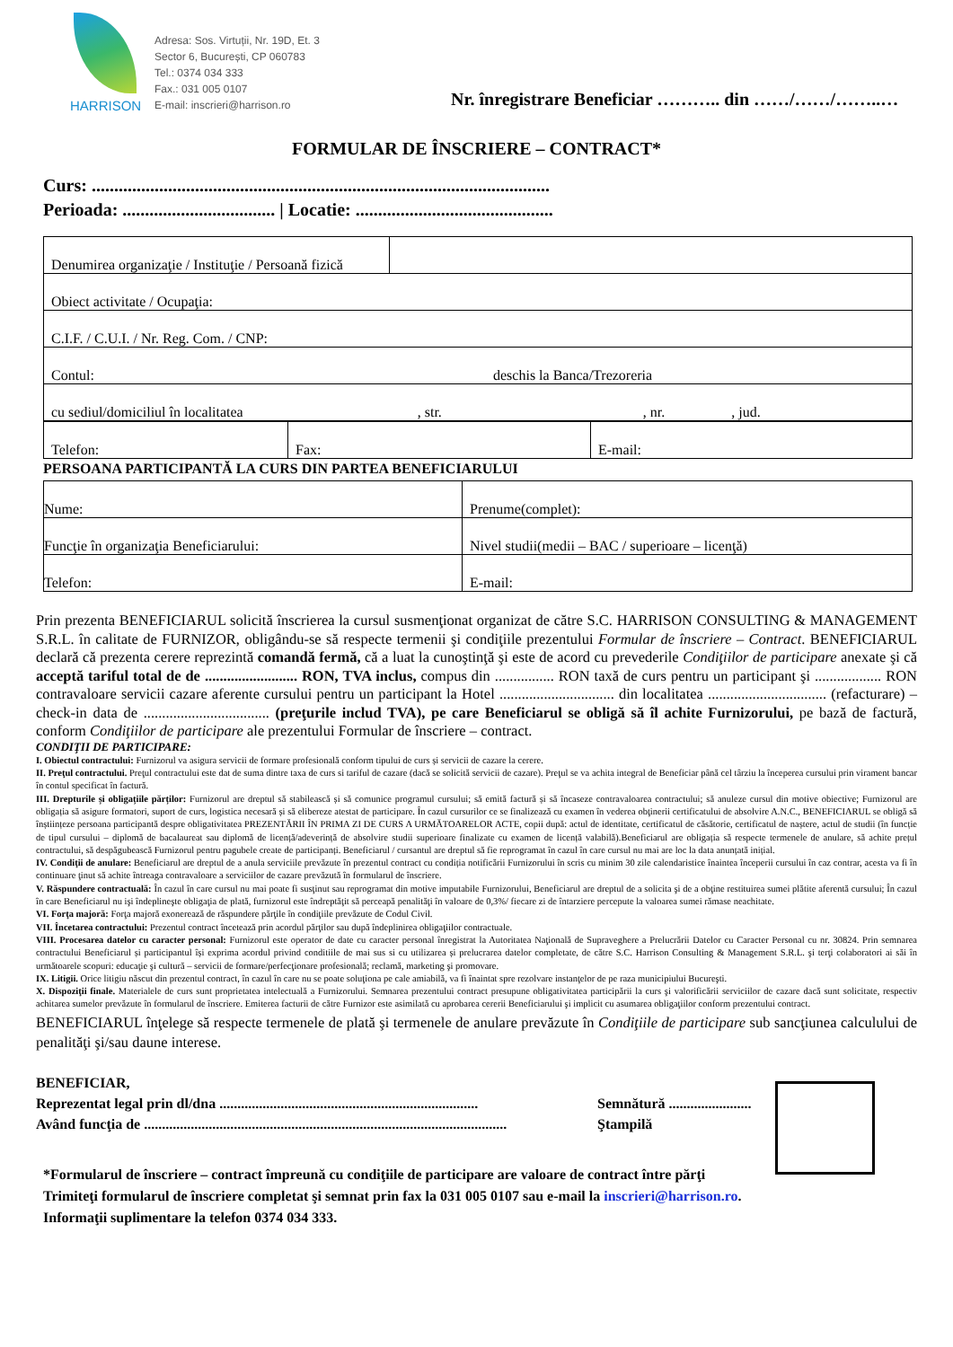HARRISON
Adresa: Sos. Virtuții, Nr. 19D, Et. 3
Sector 6, București, CP 060783
Tel.: 0374 034 333
Fax.: 031 005 0107
E-mail: inscrieri@harrison.ro
Nr. înregistrare Beneficiar ……….. din ……/……/……..…
FORMULAR DE ÎNSCRIERE – CONTRACT*
Curs: ......................................................................................................
Perioada: .................................. | Locatie: ............................................
| Denumirea organizaţie / Instituţie / Persoană fizică | |
| Obiect activitate / Ocupaţia: | |
| C.I.F. / C.U.I. / Nr. Reg. Com. / CNP: | |
| Contul: deschis la Banca/Trezoreria | |
| cu sediul/domiciliul în localitatea , str. , nr. , jud. | |
| Telefon: | Fax: | E-mail: |
PERSOANA PARTICIPANTĂ LA CURS DIN PARTEA BENEFICIARULUI
| Nume: | Prenume(complet): |
| Funcţie în organizaţia Beneficiarului: | Nivel studii(medii – BAC / superioare – licenţă) |
| Telefon: | E-mail: |
Prin prezenta BENEFICIARUL solicită înscrierea la cursul susmenţionat organizat de către S.C. HARRISON CONSULTING & MANAGEMENT S.R.L. în calitate de FURNIZOR, obligându-se să respecte termenii şi condiţiile prezentului Formular de înscriere – Contract. BENEFICIARUL declară că prezenta cerere reprezintă comandă fermă, că a luat la cunoştinţă şi este de acord cu prevederile Condiţiilor de participare anexate şi că acceptă tariful total de de ......................... RON, TVA inclus, compus din ................ RON taxă de curs pentru un participant şi .................. RON contravaloare servicii cazare aferente cursului pentru un participant la Hotel ............................... din localitatea ................................ (refacturare) – check-in data de .................................. (preţurile includ TVA), pe care Beneficiarul se obligă să îl achite Furnizorului, pe bază de factură, conform Condiţiilor de participare ale prezentului Formular de înscriere – contract.
CONDIŢII DE PARTICIPARE:
I. Obiectul contractului: Furnizorul va asigura servicii de formare profesională conform tipului de curs și servicii de cazare la cerere.
II. Preţul contractului. Preţul contractului este dat de suma dintre taxa de curs si tariful de cazare (dacă se solicită servicii de cazare). Preţul se va achita integral de Beneficiar până cel târziu la începerea cursului prin virament bancar în contul specificat în factură.
III. Drepturile și obligațiile părților: Furnizorul are dreptul să stabilească și să comunice programul cursului; să emită factură și să încaseze contravaloarea contractului; să anuleze cursul din motive obiective; Furnizorul are obligația să asigure formatori, suport de curs, logistica necesară și să elibereze atestat de participare. În cazul cursurilor ce se finalizează cu examen în vederea obţinerii certificatului de absolvire A.N.C., BENEFICIARUL se obligă să înștiințeze persoana participantă despre obligativitatea PREZENTĂRII ÎN PRIMA ZI DE CURS A URMĂTOARELOR ACTE, copii după: actul de identitate, certificatul de căsătorie, certificatul de naștere, actul de studii (în funcție de tipul cursului – diplomă de bacalaureat sau diplomă de licență/adeverință de absolvire studii superioare finalizate cu examen de licență valabilă).Beneficiarul are obligația să respecte termenele de anulare, să achite prețul contractului, să despăgubească Furnizorul pentru pagubele create de participanți. Beneficiarul / cursantul are dreptul să fie reprogramat în cazul în care cursul nu mai are loc la data anunțată inițial.
IV. Condiţii de anulare: Beneficiarul are dreptul de a anula serviciile prevăzute în prezentul contract cu condiția notificării Furnizorului în scris cu minim 30 zile calendaristice înaintea începerii cursului în caz contrar, acesta va fi în continuare ţinut să achite întreaga contravaloare a serviciilor de cazare prevăzută în formularul de înscriere.
V. Răspundere contractuală: În cazul în care cursul nu mai poate fi susţinut sau reprogramat din motive imputabile Furnizorului, Beneficiarul are dreptul de a solicita şi de a obţine restituirea sumei plătite aferentă cursului; În cazul în care Beneficiarul nu işi îndeplineşte obligaţia de plată, furnizorul este îndreptăţit să perceapă penalităţi în valoare de 0,3%/ fiecare zi de întarziere percepute la valoarea sumei rămase neachitate.
VI. Forţa majoră: Forţa majoră exonerează de răspundere părţile în condiţiile prevăzute de Codul Civil.
VII. Încetarea contractului: Prezentul contract încetează prin acordul părţilor sau după îndeplinirea obligaţiilor contractuale.
VIII. Procesarea datelor cu caracter personal: Furnizorul este operator de date cu caracter personal înregistrat la Autoritatea Naţională de Supraveghere a Prelucrării Datelor cu Caracter Personal cu nr. 30824. Prin semnarea contractului Beneficiarul și participantul își exprima acordul privind conditiile de mai sus si cu utilizarea și prelucrarea datelor completate, de către S.C. Harrison Consulting & Management S.R.L. şi terţi colaboratori ai săi în următoarele scopuri: educaţie şi cultură – servicii de formare/perfecţionare profesională; reclamă, marketing şi promovare.
IX. Litigii. Orice litigiu născut din prezentul contract, în cazul în care nu se poate soluţiona pe cale amiabilă, va fi înaintat spre rezolvare instanţelor de pe raza municipiului Bucureşti.
X. Dispoziţii finale. Materialele de curs sunt proprietatea intelectuală a Furnizorului. Semnarea prezentului contract presupune obligativitatea participării la curs şi valorificării serviciilor de cazare dacă sunt solicitate, respectiv achitarea sumelor prevăzute în formularul de înscriere. Emiterea facturii de către Furnizor este asimilată cu aprobarea cererii Beneficiarului şi implicit cu asumarea obligaţiilor conform prezentului contract.
BENEFICIARUL înţelege să respecte termenele de plată şi termenele de anulare prevăzute în Condiţiile de participare sub sancţiunea calculului de penalităţi şi/sau daune interese.
BENEFICIAR,
Reprezentat legal prin dl/dna ........................................................................
Având funcţia de .....................................................................................................
Semnătură .......................
Ştampilă
*Formularul de înscriere – contract împreună cu condiţiile de participare are valoare de contract între părţi
Trimiteţi formularul de înscriere completat şi semnat prin fax la 031 005 0107 sau e-mail la inscrieri@harrison.ro.
Informaţii suplimentare la telefon 0374 034 333.